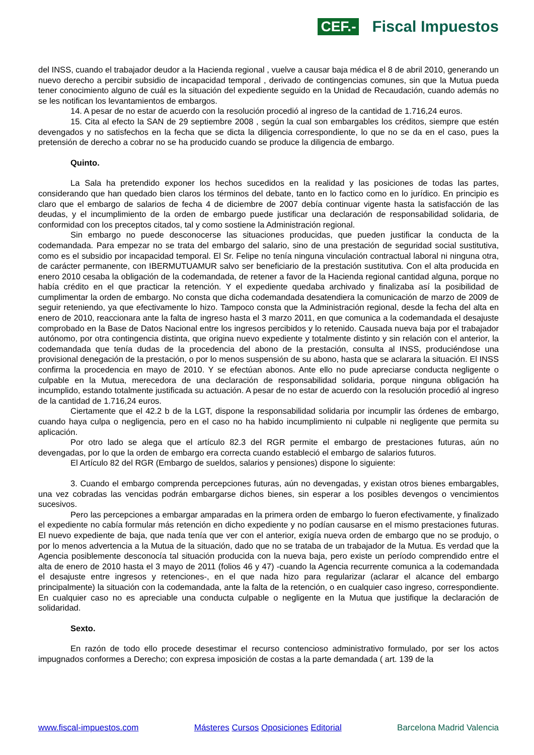CEF.- Fiscal Impuestos
del INSS, cuando el trabajador deudor a la Hacienda regional , vuelve a causar baja médica el 8 de abril 2010, generando un nuevo derecho a percibir subsidio de incapacidad temporal , derivado de contingencias comunes, sin que la Mutua pueda tener conocimiento alguno de cuál es la situación del expediente seguido en la Unidad de Recaudación, cuando además no se les notifican los levantamientos de embargos.
14. A pesar de no estar de acuerdo con la resolución procedió al ingreso de la cantidad de 1.716,24 euros.
15. Cita al efecto la SAN de 29 septiembre 2008 , según la cual son embargables los créditos, siempre que estén devengados y no satisfechos en la fecha que se dicta la diligencia correspondiente, lo que no se da en el caso, pues la pretensión de derecho a cobrar no se ha producido cuando se produce la diligencia de embargo.
Quinto.
La Sala ha pretendido exponer los hechos sucedidos en la realidad y las posiciones de todas las partes, considerando que han quedado bien claros los términos del debate, tanto en lo factico como en lo jurídico. En principio es claro que el embargo de salarios de fecha 4 de diciembre de 2007 debía continuar vigente hasta la satisfacción de las deudas, y el incumplimiento de la orden de embargo puede justificar una declaración de responsabilidad solidaria, de conformidad con los preceptos citados, tal y como sostiene la Administración regional.
Sin embargo no puede desconocerse las situaciones producidas, que pueden justificar la conducta de la codemandada. Para empezar no se trata del embargo del salario, sino de una prestación de seguridad social sustitutiva, como es el subsidio por incapacidad temporal. El Sr. Felipe no tenía ninguna vinculación contractual laboral ni ninguna otra, de carácter permanente, con IBERMUTUAMUR salvo ser beneficiario de la prestación sustitutiva. Con el alta producida en enero 2010 cesaba la obligación de la codemandada, de retener a favor de la Hacienda regional cantidad alguna, porque no había crédito en el que practicar la retención. Y el expediente quedaba archivado y finalizaba así la posibilidad de cumplimentar la orden de embargo. No consta que dicha codemandada desatendiera la comunicación de marzo de 2009 de seguir reteniendo, ya que efectivamente lo hizo. Tampoco consta que la Administración regional, desde la fecha del alta en enero de 2010, reaccionara ante la falta de ingreso hasta el 3 marzo 2011, en que comunica a la codemandada el desajuste comprobado en la Base de Datos Nacional entre los ingresos percibidos y lo retenido. Causada nueva baja por el trabajador autónomo, por otra contingencia distinta, que origina nuevo expediente y totalmente distinto y sin relación con el anterior, la codemandada que tenía dudas de la procedencia del abono de la prestación, consulta al INSS, produciéndose una provisional denegación de la prestación, o por lo menos suspensión de su abono, hasta que se aclarara la situación. El INSS confirma la procedencia en mayo de 2010. Y se efectúan abonos. Ante ello no pude apreciarse conducta negligente o culpable en la Mutua, merecedora de una declaración de responsabilidad solidaria, porque ninguna obligación ha incumplido, estando totalmente justificada su actuación. A pesar de no estar de acuerdo con la resolución procedió al ingreso de la cantidad de 1.716,24 euros.
Ciertamente que el 42.2 b de la LGT, dispone la responsabilidad solidaria por incumplir las órdenes de embargo, cuando haya culpa o negligencia, pero en el caso no ha habido incumplimiento ni culpable ni negligente que permita su aplicación.
Por otro lado se alega que el artículo 82.3 del RGR permite el embargo de prestaciones futuras, aún no devengadas, por lo que la orden de embargo era correcta cuando estableció el embargo de salarios futuros.
El Artículo 82 del RGR (Embargo de sueldos, salarios y pensiones) dispone lo siguiente:
3. Cuando el embargo comprenda percepciones futuras, aún no devengadas, y existan otros bienes embargables, una vez cobradas las vencidas podrán embargarse dichos bienes, sin esperar a los posibles devengos o vencimientos sucesivos.
Pero las percepciones a embargar amparadas en la primera orden de embargo lo fueron efectivamente, y finalizado el expediente no cabía formular más retención en dicho expediente y no podían causarse en el mismo prestaciones futuras. El nuevo expediente de baja, que nada tenía que ver con el anterior, exigía nueva orden de embargo que no se produjo, o por lo menos advertencia a la Mutua de la situación, dado que no se trataba de un trabajador de la Mutua. Es verdad que la Agencia posiblemente desconocía tal situación producida con la nueva baja, pero existe un período comprendido entre el alta de enero de 2010 hasta el 3 mayo de 2011 (folios 46 y 47) -cuando la Agencia recurrente comunica a la codemandada el desajuste entre ingresos y retenciones-, en el que nada hizo para regularizar (aclarar el alcance del embargo principalmente) la situación con la codemandada, ante la falta de la retención, o en cualquier caso ingreso, correspondiente. En cualquier caso no es apreciable una conducta culpable o negligente en la Mutua que justifique la declaración de solidaridad.
Sexto.
En razón de todo ello procede desestimar el recurso contencioso administrativo formulado, por ser los actos impugnados conformes a Derecho; con expresa imposición de costas a la parte demandada ( art. 139 de la
www.fiscal-impuestos.com Másteres Cursos Oposiciones Editorial Barcelona Madrid Valencia